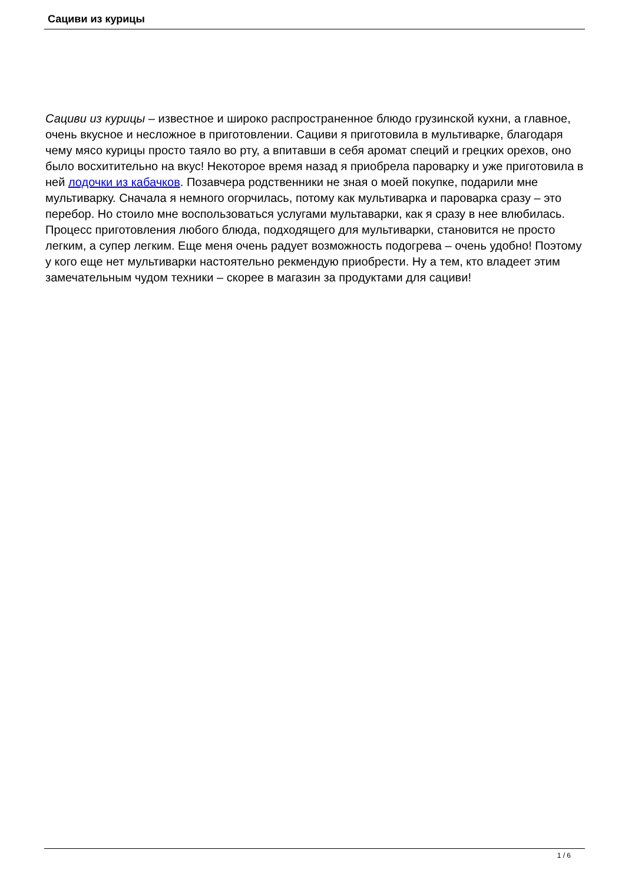Сациви из курицы
Сациви из курицы – известное и широко распространенное блюдо грузинской кухни, а главное, очень вкусное и несложное в приготовлении. Сациви я приготовила в мультиварке, благодаря чему мясо курицы просто таяло во рту, а впитавши в себя аромат специй и грецких орехов, оно было восхитительно на вкус! Некоторое время назад я приобрела пароварку и уже приготовила в ней лодочки из кабачков. Позавчера родственники не зная о моей покупке, подарили мне мультиварку. Сначала я немного огорчилась, потому как мультиварка и пароварка сразу – это перебор. Но стоило мне воспользоваться услугами мультаварки, как я сразу в нее влюбилась. Процесс приготовления любого блюда, подходящего для мультиварки, становится не просто легким, а супер легким. Еще меня очень радует возможность подогрева – очень удобно! Поэтому у кого еще нет мультиварки настоятельно рекмендую приобрести. Ну а тем, кто владеет этим замечательным чудом техники – скорее в магазин за продуктами для сациви!
1 / 6